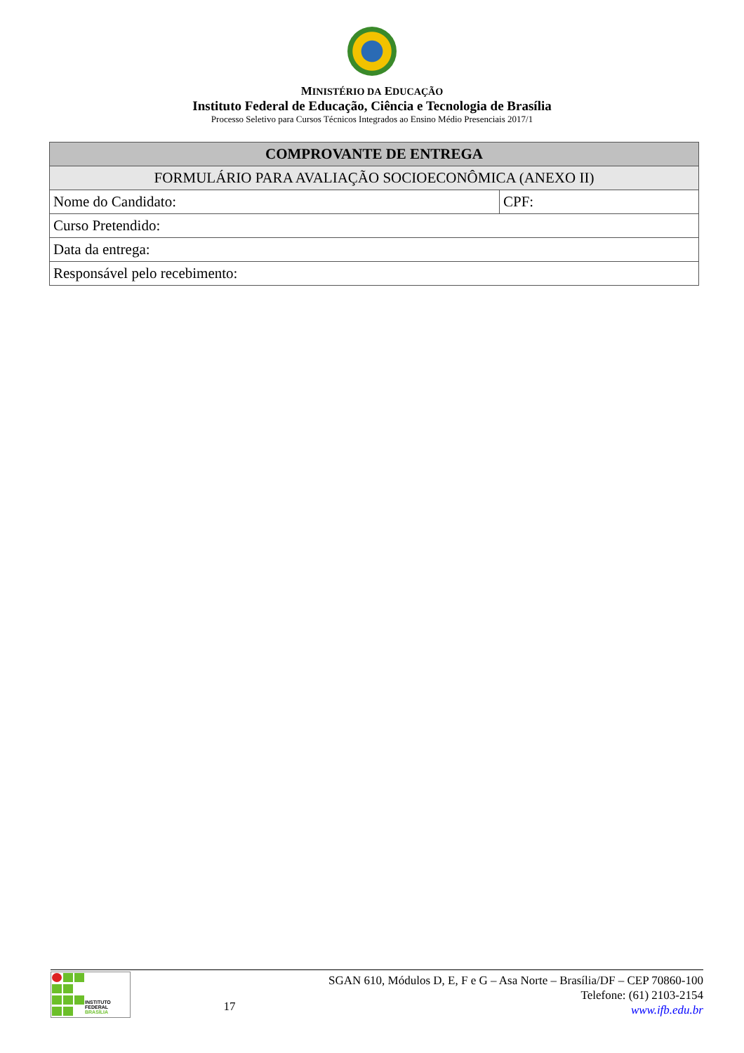MINISTÉRIO DA EDUCAÇÃO
Instituto Federal de Educação, Ciência e Tecnologia de Brasília
Processo Seletivo para Cursos Técnicos Integrados ao Ensino Médio Presenciais 2017/1
| COMPROVANTE DE ENTREGA | |
| --- | --- |
| FORMULÁRIO PARA AVALIAÇÃO SOCIOECONÔMICA (ANEXO II) | |
| Nome do Candidato: | CPF: |
| Curso Pretendido: | |
| Data da entrega: | |
| Responsável pelo recebimento: | |
INSTITUTO FEDERAL
BRASÍLIA
17
SGAN 610, Módulos D, E, F e G – Asa Norte – Brasília/DF – CEP 70860-100
Telefone: (61) 2103-2154
www.ifb.edu.br